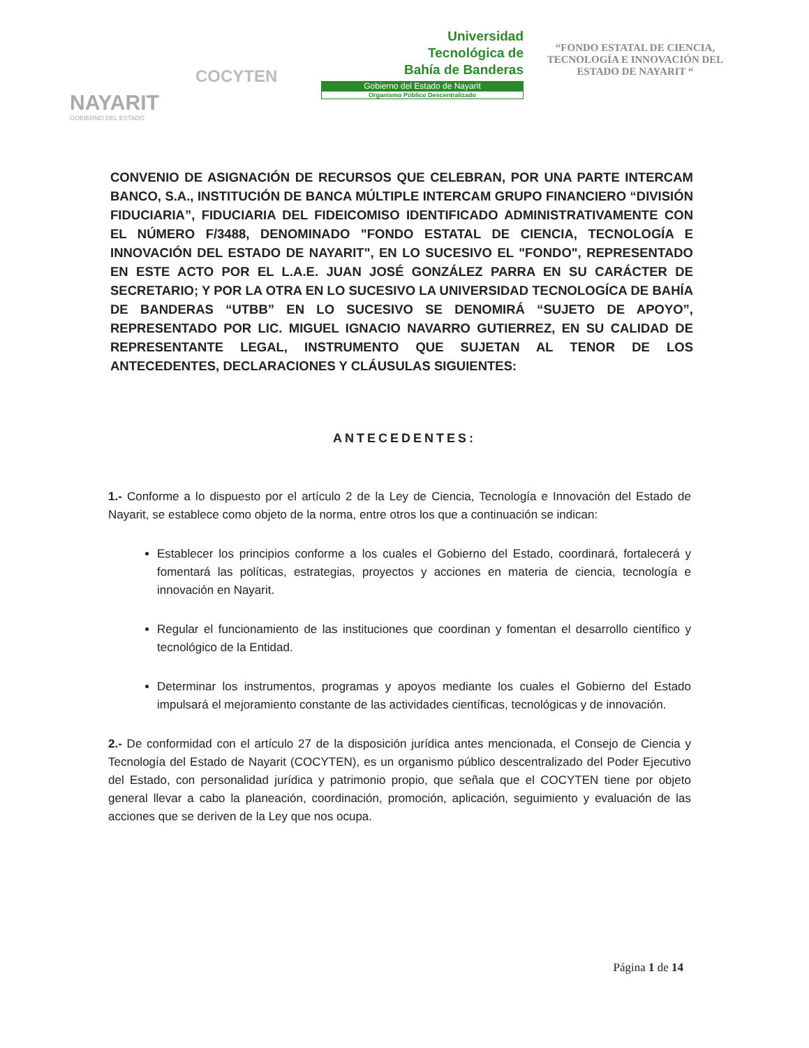NAYARIT
GOBIERNO DEL ESTADO
COCYTEN
Universidad
Tecnológica de
Bahía de Banderas
Gobierno del Estado de Nayarit
Organismo Público Descentralizado
“FONDO ESTATAL DE CIENCIA, TECNOLOGÍA E INNOVACIÓN DEL ESTADO DE NAYARIT “
CONVENIO DE ASIGNACIÓN DE RECURSOS QUE CELEBRAN, POR UNA PARTE INTERCAM BANCO, S.A., INSTITUCIÓN DE BANCA MÚLTIPLE INTERCAM GRUPO FINANCIERO “DIVISIÓN FIDUCIARIA”, FIDUCIARIA DEL FIDEICOMISO IDENTIFICADO ADMINISTRATIVAMENTE CON EL NÚMERO F/3488, DENOMINADO "FONDO ESTATAL DE CIENCIA, TECNOLOGÍA E INNOVACIÓN DEL ESTADO DE NAYARIT", EN LO SUCESIVO EL "FONDO", REPRESENTADO EN ESTE ACTO POR EL L.A.E. JUAN JOSÉ GONZÁLEZ PARRA EN SU CARÁCTER DE SECRETARIO; Y POR LA OTRA EN LO SUCESIVO LA UNIVERSIDAD TECNOLOGÍCA DE BAHÍA DE BANDERAS “UTBB” EN LO SUCESIVO SE DENOMIRÁ “SUJETO DE APOYO”, REPRESENTADO POR LIC. MIGUEL IGNACIO NAVARRO GUTIERREZ, EN SU CALIDAD DE REPRESENTANTE LEGAL, INSTRUMENTO QUE SUJETAN AL TENOR DE LOS ANTECEDENTES, DECLARACIONES Y CLÁUSULAS SIGUIENTES:
ANTECEDENTES:
1.- Conforme a lo dispuesto por el artículo 2 de la Ley de Ciencia, Tecnología e Innovación del Estado de Nayarit, se establece como objeto de la norma, entre otros los que a continuación se indican:
Establecer los principios conforme a los cuales el Gobierno del Estado, coordinará, fortalecerá y fomentará las políticas, estrategias, proyectos y acciones en materia de ciencia, tecnología e innovación en Nayarit.
Regular el funcionamiento de las instituciones que coordinan y fomentan el desarrollo científico y tecnológico de la Entidad.
Determinar los instrumentos, programas y apoyos mediante los cuales el Gobierno del Estado impulsará el mejoramiento constante de las actividades científicas, tecnológicas y de innovación.
2.- De conformidad con el artículo 27 de la disposición jurídica antes mencionada, el Consejo de Ciencia y Tecnología del Estado de Nayarit (COCYTEN), es un organismo público descentralizado del Poder Ejecutivo del Estado, con personalidad jurídica y patrimonio propio, que señala que el COCYTEN tiene por objeto general llevar a cabo la planeación, coordinación, promoción, aplicación, seguimiento y evaluación de las acciones que se deriven de la Ley que nos ocupa.
Página 1 de 14